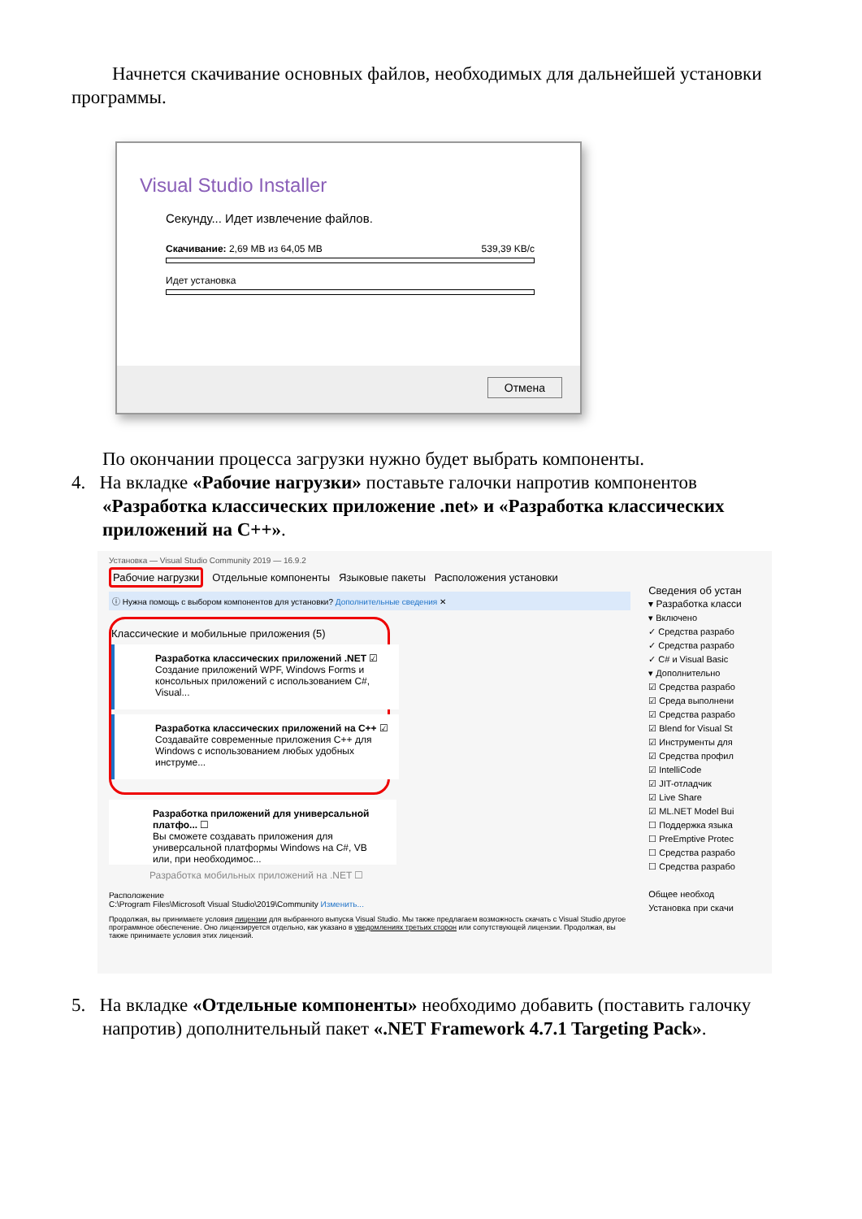Начнется скачивание основных файлов, необходимых для дальнейшей установки программы.
Visual Studio Installer
Секунду... Идет извлечение файлов.
Скачивание: 2,69 MB из 64,05 MB 539,39 KB/c
Идет установка
Отмена
По окончании процесса загрузки нужно будет выбрать компоненты.
4. На вкладке «Рабочие нагрузки» поставьте галочки напротив компонентов «Разработка классических приложение .net» и «Разработка классических приложений на С++».
Установка — Visual Studio Community 2019 — 16.9.2
Рабочие нагрузки Отдельные компоненты Языковые пакеты Расположения установки
ⓘ Нужна помощь с выбором компонентов для установки? Дополнительные сведения ✕
Классические и мобильные приложения (5)
Разработка классических приложений .NET ☑
Создание приложений WPF, Windows Forms и консольных приложений с использованием C#, Visual...
Разработка классических приложений на C++ ☑
Создавайте современные приложения C++ для Windows с использованием любых удобных инструме...
Разработка приложений для универсальной платфо... ☐
Вы сможете создавать приложения для универсальной платформы Windows на C#, VB или, при необходимос...
Разработка мобильных приложений на .NET ☐
Расположение
C:\Program Files\Microsoft Visual Studio\2019\Community Изменить...
Продолжая, вы принимаете условия лицензии для выбранного выпуска Visual Studio. Мы также предлагаем возможность скачать с Visual Studio другое программное обеспечение. Оно лицензируется отдельно, как указано в уведомлениях третьих сторон или сопутствующей лицензии. Продолжая, вы также принимаете условия этих лицензий.
Сведения об устан
▾ Разработка класси
▾ Включено
✓ Средства разрабо
✓ Средства разрабо
✓ C# и Visual Basic
▾ Дополнительно
☑ Средства разрабо
☑ Среда выполнени
☑ Средства разрабо
☑ Blend for Visual St
☑ Инструменты для
☑ Средства профил
☑ IntelliCode
☑ JIT-отладчик
☑ Live Share
☑ ML.NET Model Bui
☐ Поддержка языка
☐ PreEmptive Protec
☐ Средства разрабо
☐ Средства разрабо
Общее необход
Установка при скачи
5. На вкладке «Отдельные компоненты» необходимо добавить (поставить галочку напротив) дополнительный пакет «.NET Framework 4.7.1 Targeting Pack».